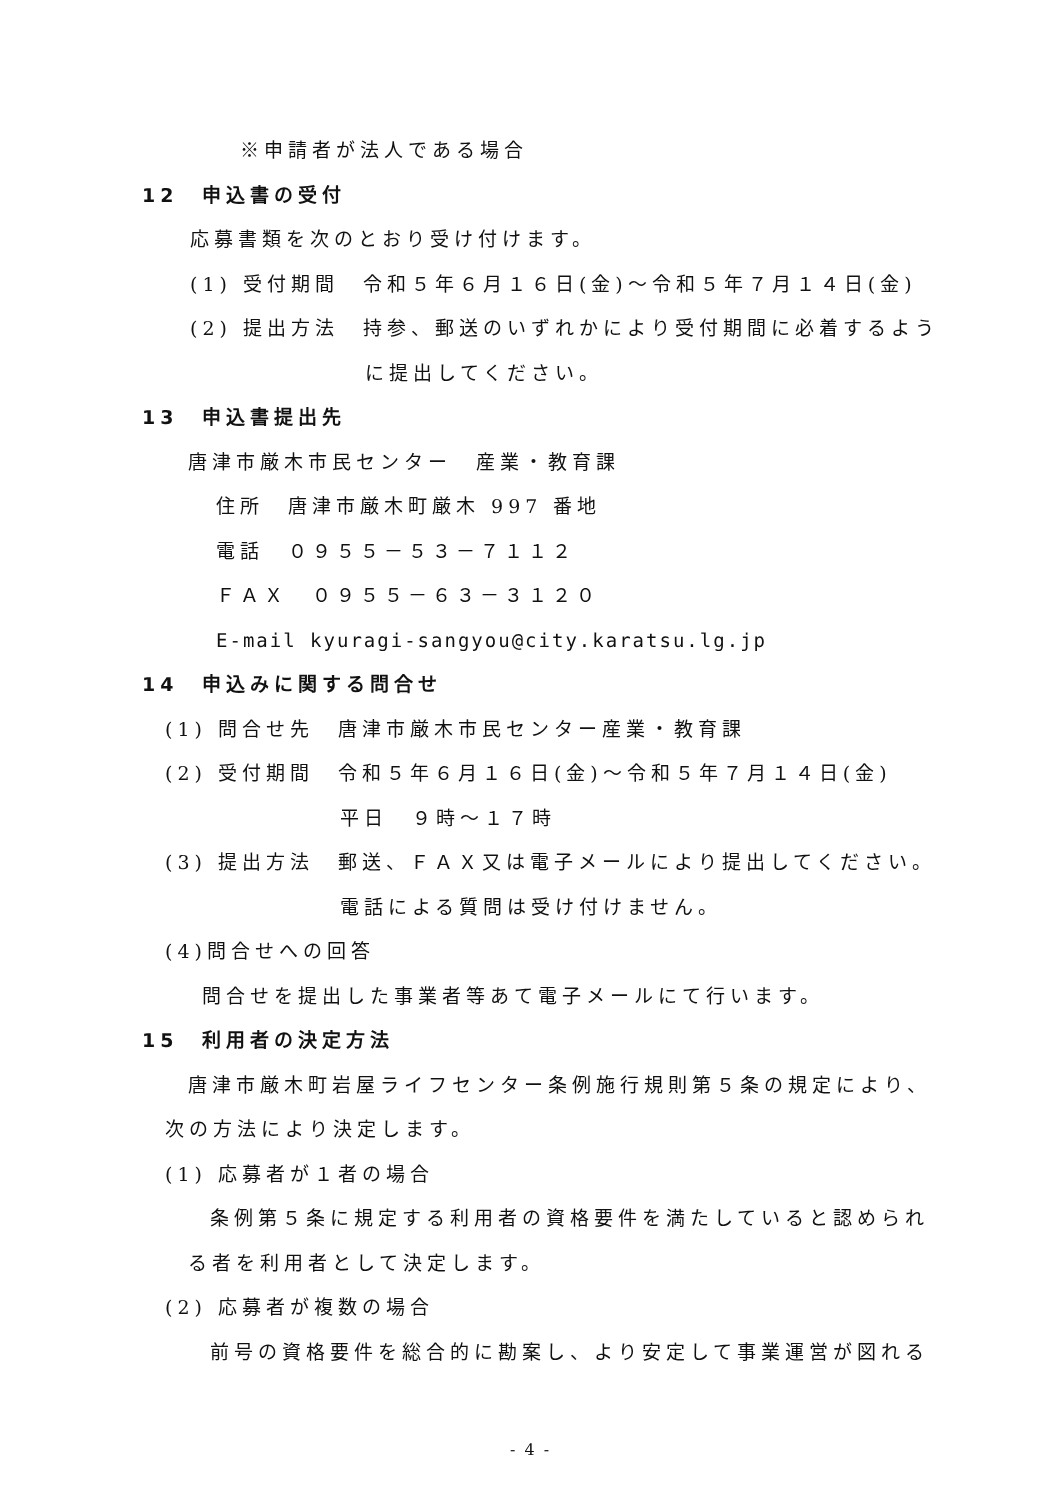※申請者が法人である場合
12　申込書の受付
応募書類を次のとおり受け付けます。
(1) 受付期間　令和５年６月１６日(金)～令和５年７月１４日(金)
(2) 提出方法　持参、郵送のいずれかにより受付期間に必着するよう
に提出してください。
13　申込書提出先
唐津市厳木市民センター　産業・教育課
住所　唐津市厳木町厳木 997 番地
電話　０９５５－５３－７１１２
ＦＡＸ　０９５５－６３－３１２０
E-mail kyuragi-sangyou@city.karatsu.lg.jp
14　申込みに関する問合せ
(1) 問合せ先　唐津市厳木市民センター産業・教育課
(2) 受付期間　令和５年６月１６日(金)～令和５年７月１４日(金)
平日　９時～１７時
(3) 提出方法　郵送、ＦＡＸ又は電子メールにより提出してください。
電話による質問は受け付けません。
(4)問合せへの回答
問合せを提出した事業者等あて電子メールにて行います。
15　利用者の決定方法
唐津市厳木町岩屋ライフセンター条例施行規則第５条の規定により、
次の方法により決定します。
(1) 応募者が１者の場合
条例第５条に規定する利用者の資格要件を満たしていると認められ
る者を利用者として決定します。
(2) 応募者が複数の場合
前号の資格要件を総合的に勘案し、より安定して事業運営が図れる
- 4 -